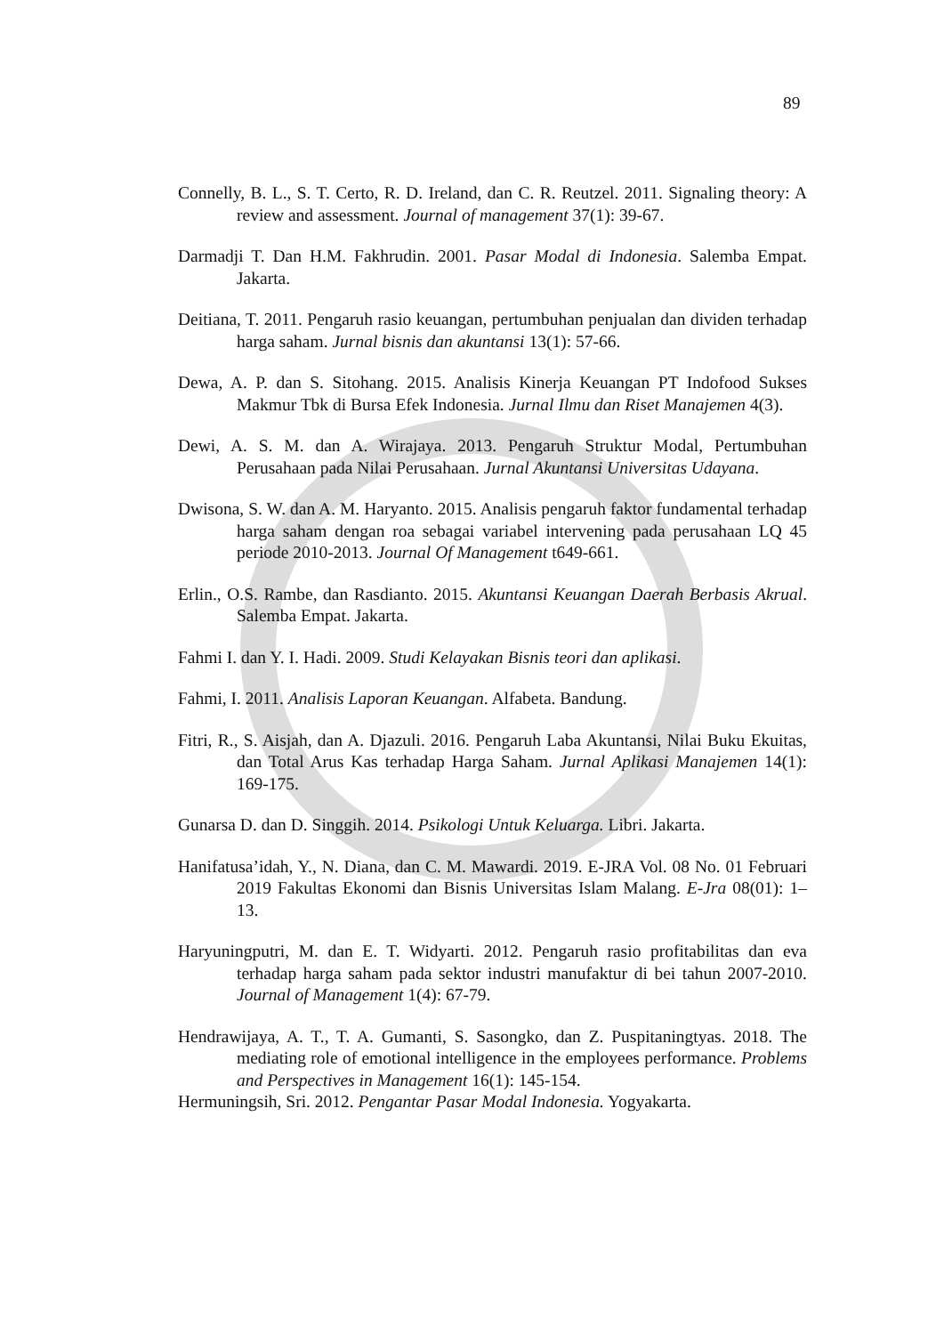89
Connelly, B. L., S. T. Certo, R. D. Ireland, dan C. R. Reutzel. 2011. Signaling theory: A review and assessment. Journal of management 37(1): 39-67.
Darmadji T. Dan H.M. Fakhrudin. 2001. Pasar Modal di Indonesia. Salemba Empat. Jakarta.
Deitiana, T. 2011. Pengaruh rasio keuangan, pertumbuhan penjualan dan dividen terhadap harga saham. Jurnal bisnis dan akuntansi 13(1): 57-66.
Dewa, A. P. dan S. Sitohang. 2015. Analisis Kinerja Keuangan PT Indofood Sukses Makmur Tbk di Bursa Efek Indonesia. Jurnal Ilmu dan Riset Manajemen 4(3).
Dewi, A. S. M. dan A. Wirajaya. 2013. Pengaruh Struktur Modal, Pertumbuhan Perusahaan pada Nilai Perusahaan. Jurnal Akuntansi Universitas Udayana.
Dwisona, S. W. dan A. M. Haryanto. 2015. Analisis pengaruh faktor fundamental terhadap harga saham dengan roa sebagai variabel intervening pada perusahaan LQ 45 periode 2010-2013. Journal Of Management t649-661.
Erlin., O.S. Rambe, dan Rasdianto. 2015. Akuntansi Keuangan Daerah Berbasis Akrual. Salemba Empat. Jakarta.
Fahmi I. dan Y. I. Hadi. 2009. Studi Kelayakan Bisnis teori dan aplikasi.
Fahmi, I. 2011. Analisis Laporan Keuangan. Alfabeta. Bandung.
Fitri, R., S. Aisjah, dan A. Djazuli. 2016. Pengaruh Laba Akuntansi, Nilai Buku Ekuitas, dan Total Arus Kas terhadap Harga Saham. Jurnal Aplikasi Manajemen 14(1): 169-175.
Gunarsa D. dan D. Singgih. 2014. Psikologi Untuk Keluarga. Libri. Jakarta.
Hanifatusa’idah, Y., N. Diana, dan C. M. Mawardi. 2019. E-JRA Vol. 08 No. 01 Februari 2019 Fakultas Ekonomi dan Bisnis Universitas Islam Malang. E-Jra 08(01): 1–13.
Haryuningputri, M. dan E. T. Widyarti. 2012. Pengaruh rasio profitabilitas dan eva terhadap harga saham pada sektor industri manufaktur di bei tahun 2007-2010. Journal of Management 1(4): 67-79.
Hendrawijaya, A. T., T. A. Gumanti, S. Sasongko, dan Z. Puspitaningtyas. 2018. The mediating role of emotional intelligence in the employees performance. Problems and Perspectives in Management 16(1): 145-154.
Hermuningsih, Sri. 2012. Pengantar Pasar Modal Indonesia. Yogyakarta.